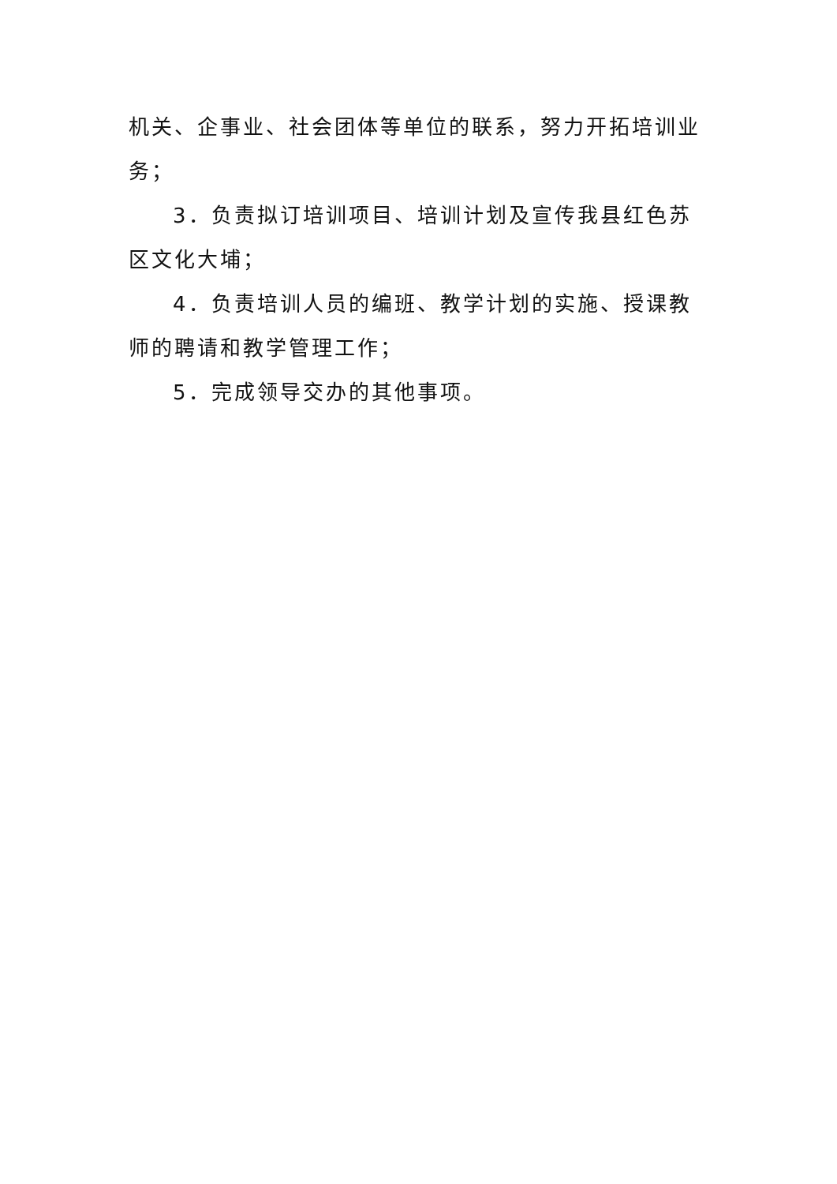机关、企事业、社会团体等单位的联系，努力开拓培训业务；
3．负责拟订培训项目、培训计划及宣传我县红色苏区文化大埔；
4．负责培训人员的编班、教学计划的实施、授课教师的聘请和教学管理工作；
5．完成领导交办的其他事项。